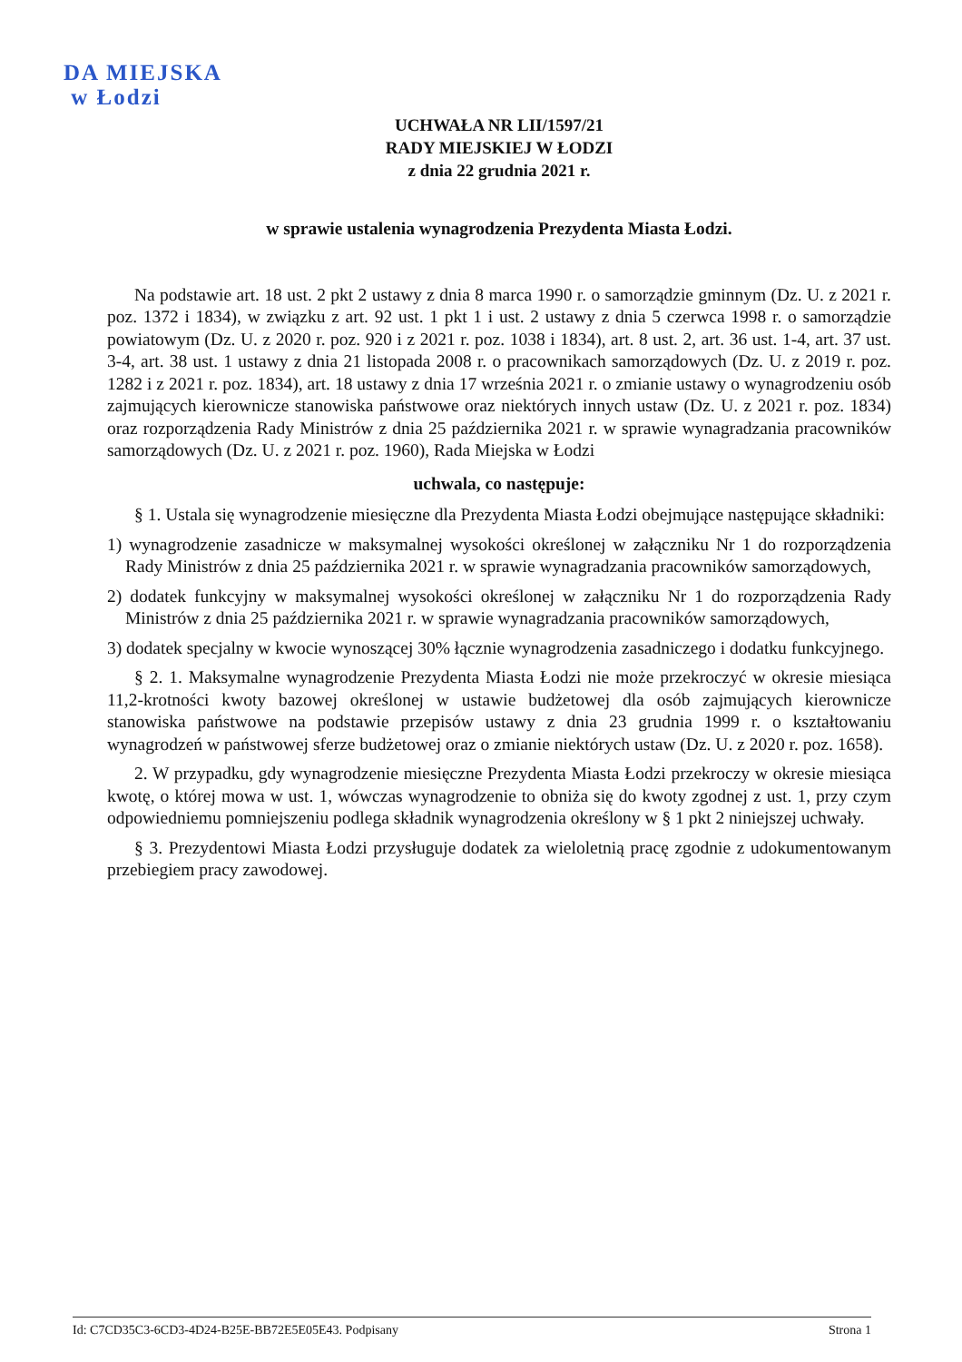DA MIEJSKA
w Łodzi
UCHWAŁA NR LII/1597/21
RADY MIEJSKIEJ W ŁODZI
z dnia 22 grudnia 2021 r.
w sprawie ustalenia wynagrodzenia Prezydenta Miasta Łodzi.
Na podstawie art. 18 ust. 2 pkt 2 ustawy z dnia 8 marca 1990 r. o samorządzie gminnym (Dz. U. z 2021 r. poz. 1372 i 1834), w związku z art. 92 ust. 1 pkt 1 i ust. 2 ustawy z dnia 5 czerwca 1998 r. o samorządzie powiatowym (Dz. U. z 2020 r. poz. 920 i z 2021 r. poz. 1038 i 1834), art. 8 ust. 2, art. 36 ust. 1-4, art. 37 ust. 3-4, art. 38 ust. 1 ustawy z dnia 21 listopada 2008 r. o pracownikach samorządowych (Dz. U. z 2019 r. poz. 1282 i z 2021 r. poz. 1834), art. 18 ustawy z dnia 17 września 2021 r. o zmianie ustawy o wynagrodzeniu osób zajmujących kierownicze stanowiska państwowe oraz niektórych innych ustaw (Dz. U. z 2021 r. poz. 1834) oraz rozporządzenia Rady Ministrów z dnia 25 października 2021 r. w sprawie wynagradzania pracowników samorządowych (Dz. U. z 2021 r. poz. 1960), Rada Miejska w Łodzi
uchwala, co następuje:
§ 1. Ustala się wynagrodzenie miesięczne dla Prezydenta Miasta Łodzi obejmujące następujące składniki:
1) wynagrodzenie zasadnicze w maksymalnej wysokości określonej w załączniku Nr 1 do rozporządzenia Rady Ministrów z dnia 25 października 2021 r. w sprawie wynagradzania pracowników samorządowych,
2) dodatek funkcyjny w maksymalnej wysokości określonej w załączniku Nr 1 do rozporządzenia Rady Ministrów z dnia 25 października 2021 r. w sprawie wynagradzania pracowników samorządowych,
3) dodatek specjalny w kwocie wynoszącej 30% łącznie wynagrodzenia zasadniczego i dodatku funkcyjnego.
§ 2. 1. Maksymalne wynagrodzenie Prezydenta Miasta Łodzi nie może przekroczyć w okresie miesiąca 11,2-krotności kwoty bazowej określonej w ustawie budżetowej dla osób zajmujących kierownicze stanowiska państwowe na podstawie przepisów ustawy z dnia 23 grudnia 1999 r. o kształtowaniu wynagrodzeń w państwowej sferze budżetowej oraz o zmianie niektórych ustaw (Dz. U. z 2020 r. poz. 1658).
2. W przypadku, gdy wynagrodzenie miesięczne Prezydenta Miasta Łodzi przekroczy w okresie miesiąca kwotę, o której mowa w ust. 1, wówczas wynagrodzenie to obniża się do kwoty zgodnej z ust. 1, przy czym odpowiedniemu pomniejszeniu podlega składnik wynagrodzenia określony w § 1 pkt 2 niniejszej uchwały.
§ 3. Prezydentowi Miasta Łodzi przysługuje dodatek za wieloletnią pracę zgodnie z udokumentowanym przebiegiem pracy zawodowej.
Id: C7CD35C3-6CD3-4D24-B25E-BB72E5E05E43. Podpisany Strona 1